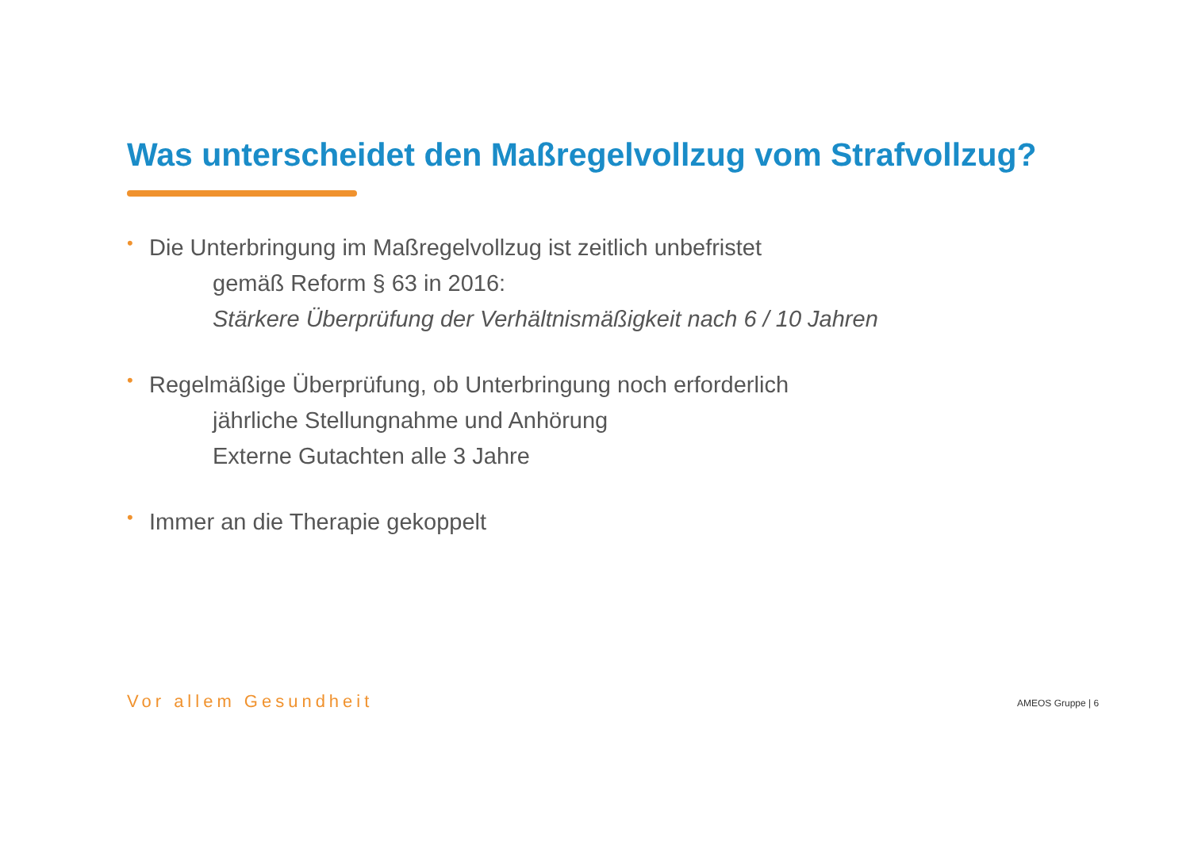Was unterscheidet den Maßregelvollzug vom Strafvollzug?
•
Die Unterbringung im Maßregelvollzug ist zeitlich unbefristet
gemäß Reform § 63 in 2016:
Stärkere Überprüfung der Verhältnismäßigkeit nach 6 / 10 Jahren
•
Regelmäßige Überprüfung, ob Unterbringung noch erforderlich
jährliche Stellungnahme und Anhörung
Externe Gutachten alle 3 Jahre
•
Immer an die Therapie gekoppelt
Vor allem Gesundheit AMEOS Gruppe | 6